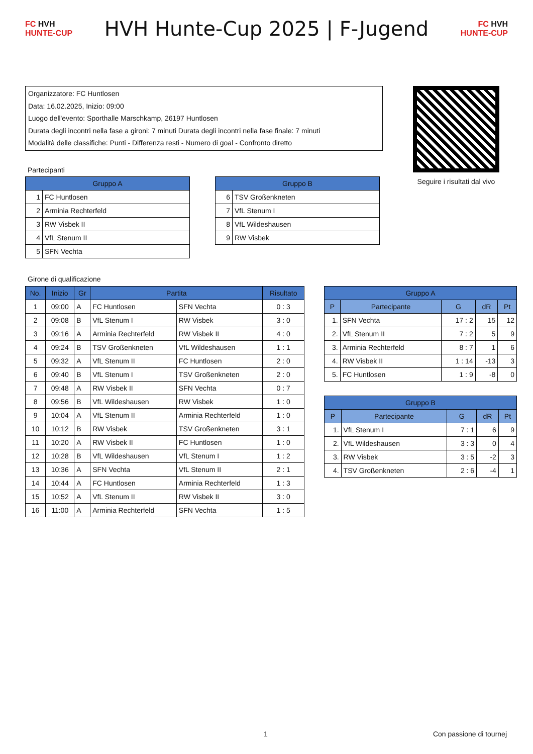FC HVH
HUNTE-CUP
HVH Hunte-Cup 2025 | F-Jugend
FC HVH
HUNTE-CUP
Organizzatore: FC Huntlosen
Data: 16.02.2025, Inizio: 09:00
Luogo dell'evento: Sporthalle Marschkamp, 26197 Huntlosen
Durata degli incontri nella fase a gironi: 7 minuti Durata degli incontri nella fase finale: 7 minuti
Modalità delle classifiche: Punti - Differenza resti - Numero di goal - Confronto diretto
Seguire i risultati dal vivo
Partecipanti
| Gruppo A | |
| --- | --- |
| 1 | FC Huntlosen |
| 2 | Arminia Rechterfeld |
| 3 | RW Visbek II |
| 4 | VfL Stenum II |
| 5 | SFN Vechta |
| Gruppo B | |
| --- | --- |
| 6 | TSV Großenkneten |
| 7 | VfL Stenum I |
| 8 | VfL Wildeshausen |
| 9 | RW Visbek |
Girone di qualificazione
| No. | Inizio | Gr | Partita | | Risultato |
| --- | --- | --- | --- | --- | --- |
| 1 | 09:00 | A | FC Huntlosen | SFN Vechta | 0 : 3 |
| 2 | 09:08 | B | VfL Stenum I | RW Visbek | 3 : 0 |
| 3 | 09:16 | A | Arminia Rechterfeld | RW Visbek II | 4 : 0 |
| 4 | 09:24 | B | TSV Großenkneten | VfL Wildeshausen | 1 : 1 |
| 5 | 09:32 | A | VfL Stenum II | FC Huntlosen | 2 : 0 |
| 6 | 09:40 | B | VfL Stenum I | TSV Großenkneten | 2 : 0 |
| 7 | 09:48 | A | RW Visbek II | SFN Vechta | 0 : 7 |
| 8 | 09:56 | B | VfL Wildeshausen | RW Visbek | 1 : 0 |
| 9 | 10:04 | A | VfL Stenum II | Arminia Rechterfeld | 1 : 0 |
| 10 | 10:12 | B | RW Visbek | TSV Großenkneten | 3 : 1 |
| 11 | 10:20 | A | RW Visbek II | FC Huntlosen | 1 : 0 |
| 12 | 10:28 | B | VfL Wildeshausen | VfL Stenum I | 1 : 2 |
| 13 | 10:36 | A | SFN Vechta | VfL Stenum II | 2 : 1 |
| 14 | 10:44 | A | FC Huntlosen | Arminia Rechterfeld | 1 : 3 |
| 15 | 10:52 | A | VfL Stenum II | RW Visbek II | 3 : 0 |
| 16 | 11:00 | A | Arminia Rechterfeld | SFN Vechta | 1 : 5 |
| Gruppo A | | | | |
| --- | --- | --- | --- | --- |
| P | Partecipante | G | dR | Pt |
| 1. | SFN Vechta | 17 : 2 | 15 | 12 |
| 2. | VfL Stenum II | 7 : 2 | 5 | 9 |
| 3. | Arminia Rechterfeld | 8 : 7 | 1 | 6 |
| 4. | RW Visbek II | 1 : 14 | -13 | 3 |
| 5. | FC Huntlosen | 1 : 9 | -8 | 0 |
| Gruppo B | | | | |
| --- | --- | --- | --- | --- |
| P | Partecipante | G | dR | Pt |
| 1. | VfL Stenum I | 7 : 1 | 6 | 9 |
| 2. | VfL Wildeshausen | 3 : 3 | 0 | 4 |
| 3. | RW Visbek | 3 : 5 | -2 | 3 |
| 4. | TSV Großenkneten | 2 : 6 | -4 | 1 |
1 Con passione di tournej